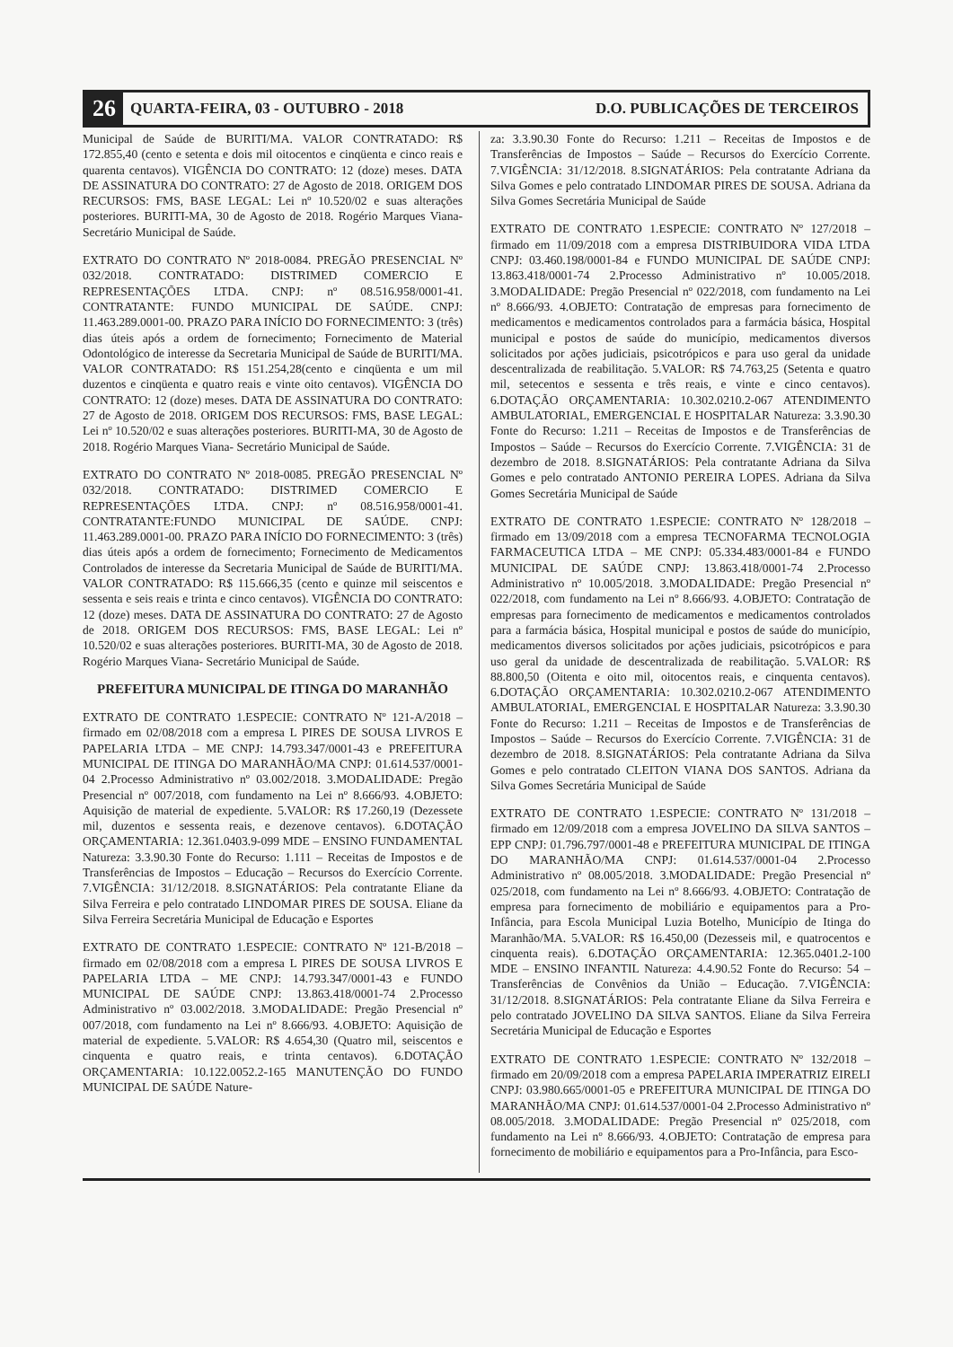26 QUARTA-FEIRA, 03 - OUTUBRO - 2018 D.O. PUBLICAÇÕES DE TERCEIROS
Municipal de Saúde de BURITI/MA. VALOR CONTRATADO: R$ 172.855,40 (cento e setenta e dois mil oitocentos e cinqüenta e cinco reais e quarenta centavos). VIGÊNCIA DO CONTRATO: 12 (doze) meses. DATA DE ASSINATURA DO CONTRATO: 27 de Agosto de 2018. ORIGEM DOS RECURSOS: FMS, BASE LEGAL: Lei nº 10.520/02 e suas alterações posteriores. BURITI-MA, 30 de Agosto de 2018. Rogério Marques Viana- Secretário Municipal de Saúde.
EXTRATO DO CONTRATO Nº 2018-0084. PREGÃO PRESENCIAL Nº 032/2018. CONTRATADO: DISTRIMED COMERCIO E REPRESENTAÇÕES LTDA. CNPJ: nº 08.516.958/0001-41. CONTRATANTE: FUNDO MUNICIPAL DE SAÚDE. CNPJ: 11.463.289.0001-00. PRAZO PARA INÍCIO DO FORNECIMENTO: 3 (três) dias úteis após a ordem de fornecimento; Fornecimento de Material Odontológico de interesse da Secretaria Municipal de Saúde de BURITI/MA. VALOR CONTRATADO: R$ 151.254,28(cento e cinqüenta e um mil duzentos e cinqüenta e quatro reais e vinte oito centavos). VIGÊNCIA DO CONTRATO: 12 (doze) meses. DATA DE ASSINATURA DO CONTRATO: 27 de Agosto de 2018. ORIGEM DOS RECURSOS: FMS, BASE LEGAL: Lei nº 10.520/02 e suas alterações posteriores. BURITI-MA, 30 de Agosto de 2018. Rogério Marques Viana- Secretário Municipal de Saúde.
EXTRATO DO CONTRATO Nº 2018-0085. PREGÃO PRESENCIAL Nº 032/2018. CONTRATADO: DISTRIMED COMERCIO E REPRESENTAÇÕES LTDA. CNPJ: nº 08.516.958/0001-41. CONTRATANTE:FUNDO MUNICIPAL DE SAÚDE. CNPJ: 11.463.289.0001-00. PRAZO PARA INÍCIO DO FORNECIMENTO: 3 (três) dias úteis após a ordem de fornecimento; Fornecimento de Medicamentos Controlados de interesse da Secretaria Municipal de Saúde de BURITI/MA. VALOR CONTRATADO: R$ 115.666,35 (cento e quinze mil seiscentos e sessenta e seis reais e trinta e cinco centavos). VIGÊNCIA DO CONTRATO: 12 (doze) meses. DATA DE ASSINATURA DO CONTRATO: 27 de Agosto de 2018. ORIGEM DOS RECURSOS: FMS, BASE LEGAL: Lei nº 10.520/02 e suas alterações posteriores. BURITI-MA, 30 de Agosto de 2018. Rogério Marques Viana- Secretário Municipal de Saúde.
PREFEITURA MUNICIPAL DE ITINGA DO MARANHÃO
EXTRATO DE CONTRATO 1.ESPECIE: CONTRATO Nº 121-A/2018 – firmado em 02/08/2018 com a empresa L PIRES DE SOUSA LIVROS E PAPELARIA LTDA – ME CNPJ: 14.793.347/0001-43 e PREFEITURA MUNICIPAL DE ITINGA DO MARANHÃO/MA CNPJ: 01.614.537/0001-04 2.Processo Administrativo nº 03.002/2018. 3.MODALIDADE: Pregão Presencial nº 007/2018, com fundamento na Lei nº 8.666/93. 4.OBJETO: Aquisição de material de expediente. 5.VALOR: R$ 17.260,19 (Dezessete mil, duzentos e sessenta reais, e dezenove centavos). 6.DOTAÇÃO ORÇAMENTARIA: 12.361.0403.9-099 MDE – ENSINO FUNDAMENTAL Natureza: 3.3.90.30 Fonte do Recurso: 1.111 – Receitas de Impostos e de Transferências de Impostos – Educação – Recursos do Exercício Corrente. 7.VIGÊNCIA: 31/12/2018. 8.SIGNATÁRIOS: Pela contratante Eliane da Silva Ferreira e pelo contratado LINDOMAR PIRES DE SOUSA. Eliane da Silva Ferreira Secretária Municipal de Educação e Esportes
EXTRATO DE CONTRATO 1.ESPECIE: CONTRATO Nº 121-B/2018 – firmado em 02/08/2018 com a empresa L PIRES DE SOUSA LIVROS E PAPELARIA LTDA – ME CNPJ: 14.793.347/0001-43 e FUNDO MUNICIPAL DE SAÚDE CNPJ: 13.863.418/0001-74 2.Processo Administrativo nº 03.002/2018. 3.MODALIDADE: Pregão Presencial nº 007/2018, com fundamento na Lei nº 8.666/93. 4.OBJETO: Aquisição de material de expediente. 5.VALOR: R$ 4.654,30 (Quatro mil, seiscentos e cinquenta e quatro reais, e trinta centavos). 6.DOTAÇÃO ORÇAMENTARIA: 10.122.0052.2-165 MANUTENÇÃO DO FUNDO MUNICIPAL DE SAÚDE Nature-
za: 3.3.90.30 Fonte do Recurso: 1.211 – Receitas de Impostos e de Transferências de Impostos – Saúde – Recursos do Exercício Corrente. 7.VIGÊNCIA: 31/12/2018. 8.SIGNATÁRIOS: Pela contratante Adriana da Silva Gomes e pelo contratado LINDOMAR PIRES DE SOUSA. Adriana da Silva Gomes Secretária Municipal de Saúde
EXTRATO DE CONTRATO 1.ESPECIE: CONTRATO Nº 127/2018 – firmado em 11/09/2018 com a empresa DISTRIBUIDORA VIDA LTDA CNPJ: 03.460.198/0001-84 e FUNDO MUNICIPAL DE SAÚDE CNPJ: 13.863.418/0001-74 2.Processo Administrativo nº 10.005/2018. 3.MODALIDADE: Pregão Presencial nº 022/2018, com fundamento na Lei nº 8.666/93. 4.OBJETO: Contratação de empresas para fornecimento de medicamentos e medicamentos controlados para a farmácia básica, Hospital municipal e postos de saúde do município, medicamentos diversos solicitados por ações judiciais, psicotrópicos e para uso geral da unidade descentralizada de reabilitação. 5.VALOR: R$ 74.763,25 (Setenta e quatro mil, setecentos e sessenta e três reais, e vinte e cinco centavos). 6.DOTAÇÃO ORÇAMENTARIA: 10.302.0210.2-067 ATENDIMENTO AMBULATORIAL, EMERGENCIAL E HOSPITALAR Natureza: 3.3.90.30 Fonte do Recurso: 1.211 – Receitas de Impostos e de Transferências de Impostos – Saúde – Recursos do Exercício Corrente. 7.VIGÊNCIA: 31 de dezembro de 2018. 8.SIGNATÁRIOS: Pela contratante Adriana da Silva Gomes e pelo contratado ANTONIO PEREIRA LOPES. Adriana da Silva Gomes Secretária Municipal de Saúde
EXTRATO DE CONTRATO 1.ESPECIE: CONTRATO Nº 128/2018 – firmado em 13/09/2018 com a empresa TECNOFARMA TECNOLOGIA FARMACEUTICA LTDA – ME CNPJ: 05.334.483/0001-84 e FUNDO MUNICIPAL DE SAÚDE CNPJ: 13.863.418/0001-74 2.Processo Administrativo nº 10.005/2018. 3.MODALIDADE: Pregão Presencial nº 022/2018, com fundamento na Lei nº 8.666/93. 4.OBJETO: Contratação de empresas para fornecimento de medicamentos e medicamentos controlados para a farmácia básica, Hospital municipal e postos de saúde do município, medicamentos diversos solicitados por ações judiciais, psicotrópicos e para uso geral da unidade de descentralizada de reabilitação. 5.VALOR: R$ 88.800,50 (Oitenta e oito mil, oitocentos reais, e cinquenta centavos). 6.DOTAÇÃO ORÇAMENTARIA: 10.302.0210.2-067 ATENDIMENTO AMBULATORIAL, EMERGENCIAL E HOSPITALAR Natureza: 3.3.90.30 Fonte do Recurso: 1.211 – Receitas de Impostos e de Transferências de Impostos – Saúde – Recursos do Exercício Corrente. 7.VIGÊNCIA: 31 de dezembro de 2018. 8.SIGNATÁRIOS: Pela contratante Adriana da Silva Gomes e pelo contratado CLEITON VIANA DOS SANTOS. Adriana da Silva Gomes Secretária Municipal de Saúde
EXTRATO DE CONTRATO 1.ESPECIE: CONTRATO Nº 131/2018 – firmado em 12/09/2018 com a empresa JOVELINO DA SILVA SANTOS – EPP CNPJ: 01.796.797/0001-48 e PREFEITURA MUNICIPAL DE ITINGA DO MARANHÃO/MA CNPJ: 01.614.537/0001-04 2.Processo Administrativo nº 08.005/2018. 3.MODALIDADE: Pregão Presencial nº 025/2018, com fundamento na Lei nº 8.666/93. 4.OBJETO: Contratação de empresa para fornecimento de mobiliário e equipamentos para a Pro-Infância, para Escola Municipal Luzia Botelho, Município de Itinga do Maranhão/MA. 5.VALOR: R$ 16.450,00 (Dezesseis mil, e quatrocentos e cinquenta reais). 6.DOTAÇÃO ORÇAMENTARIA: 12.365.0401.2-100 MDE – ENSINO INFANTIL Natureza: 4.4.90.52 Fonte do Recurso: 54 – Transferências de Convênios da União – Educação. 7.VIGÊNCIA: 31/12/2018. 8.SIGNATÁRIOS: Pela contratante Eliane da Silva Ferreira e pelo contratado JOVELINO DA SILVA SANTOS. Eliane da Silva Ferreira Secretária Municipal de Educação e Esportes
EXTRATO DE CONTRATO 1.ESPECIE: CONTRATO Nº 132/2018 – firmado em 20/09/2018 com a empresa PAPELARIA IMPERATRIZ EIRELI CNPJ: 03.980.665/0001-05 e PREFEITURA MUNICIPAL DE ITINGA DO MARANHÃO/MA CNPJ: 01.614.537/0001-04 2.Processo Administrativo nº 08.005/2018. 3.MODALIDADE: Pregão Presencial nº 025/2018, com fundamento na Lei nº 8.666/93. 4.OBJETO: Contratação de empresa para fornecimento de mobiliário e equipamentos para a Pro-Infância, para Esco-